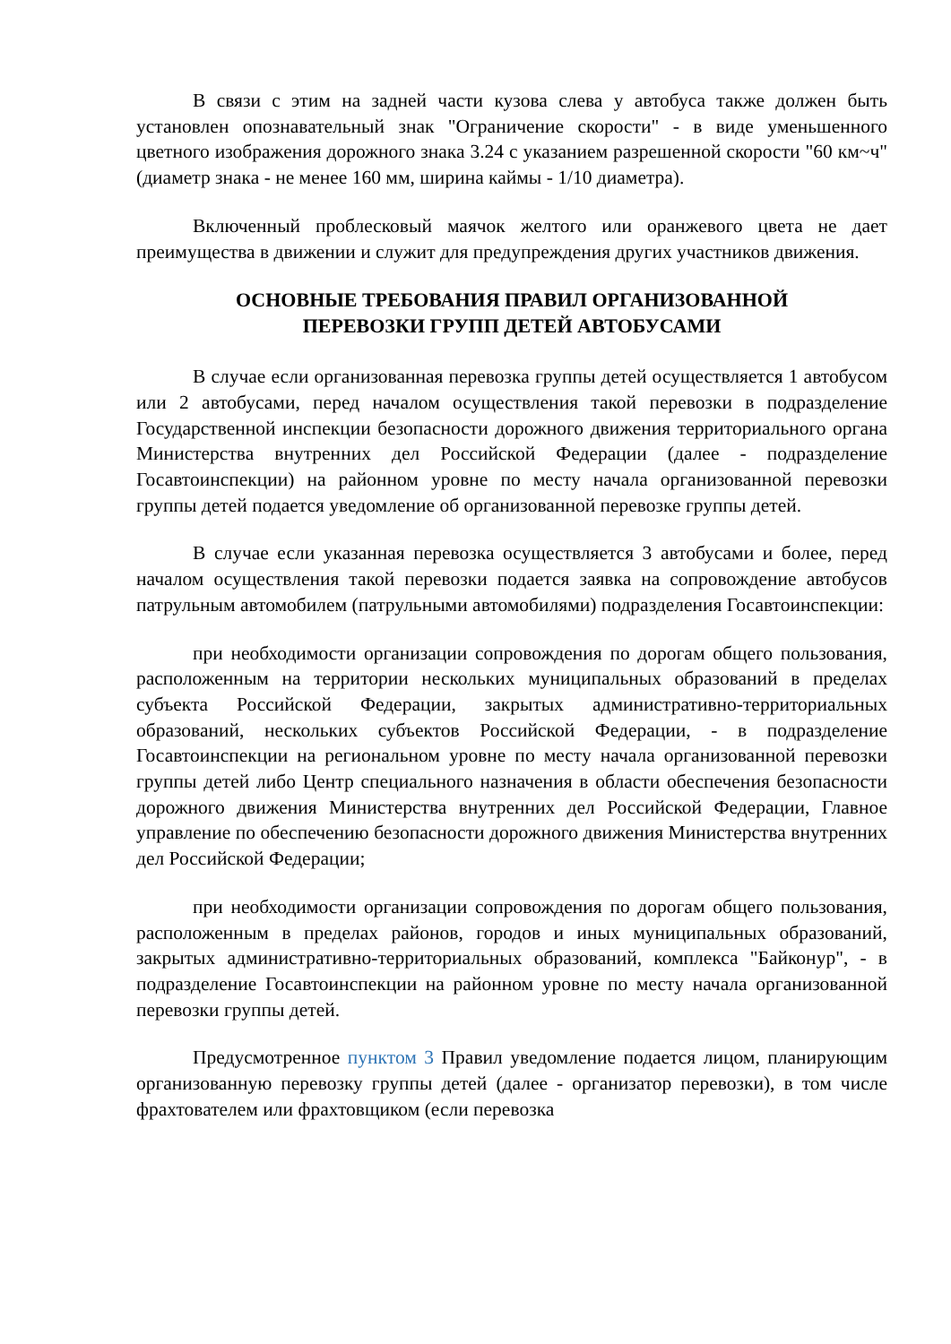В связи с этим на задней части кузова слева у автобуса также должен быть установлен опознавательный знак "Ограничение скорости" - в виде уменьшенного цветного изображения дорожного знака 3.24 с указанием разрешенной скорости "60 км~ч" (диаметр знака - не менее 160 мм, ширина каймы - 1/10 диаметра).
Включенный проблесковый маячок желтого или оранжевого цвета не дает преимущества в движении и служит для предупреждения других участников движения.
ОСНОВНЫЕ ТРЕБОВАНИЯ ПРАВИЛ ОРГАНИЗОВАННОЙ
ПЕРЕВОЗКИ ГРУПП ДЕТЕЙ АВТОБУСАМИ
В случае если организованная перевозка группы детей осуществляется 1 автобусом или 2 автобусами, перед началом осуществления такой перевозки в подразделение Государственной инспекции безопасности дорожного движения территориального органа Министерства внутренних дел Российской Федерации (далее - подразделение Госавтоинспекции) на районном уровне по месту начала организованной перевозки группы детей подается уведомление об организованной перевозке группы детей.
В случае если указанная перевозка осуществляется 3 автобусами и более, перед началом осуществления такой перевозки подается заявка на сопровождение автобусов патрульным автомобилем (патрульными автомобилями) подразделения Госавтоинспекции:
при необходимости организации сопровождения по дорогам общего пользования, расположенным на территории нескольких муниципальных образований в пределах субъекта Российской Федерации, закрытых административно-территориальных образований, нескольких субъектов Российской Федерации, - в подразделение Госавтоинспекции на региональном уровне по месту начала организованной перевозки группы детей либо Центр специального назначения в области обеспечения безопасности дорожного движения Министерства внутренних дел Российской Федерации, Главное управление по обеспечению безопасности дорожного движения Министерства внутренних дел Российской Федерации;
при необходимости организации сопровождения по дорогам общего пользования, расположенным в пределах районов, городов и иных муниципальных образований, закрытых административно-территориальных образований, комплекса "Байконур", - в подразделение Госавтоинспекции на районном уровне по месту начала организованной перевозки группы детей.
Предусмотренное пунктом 3 Правил уведомление подается лицом, планирующим организованную перевозку группы детей (далее - организатор перевозки), в том числе фрахтователем или фрахтовщиком (если перевозка